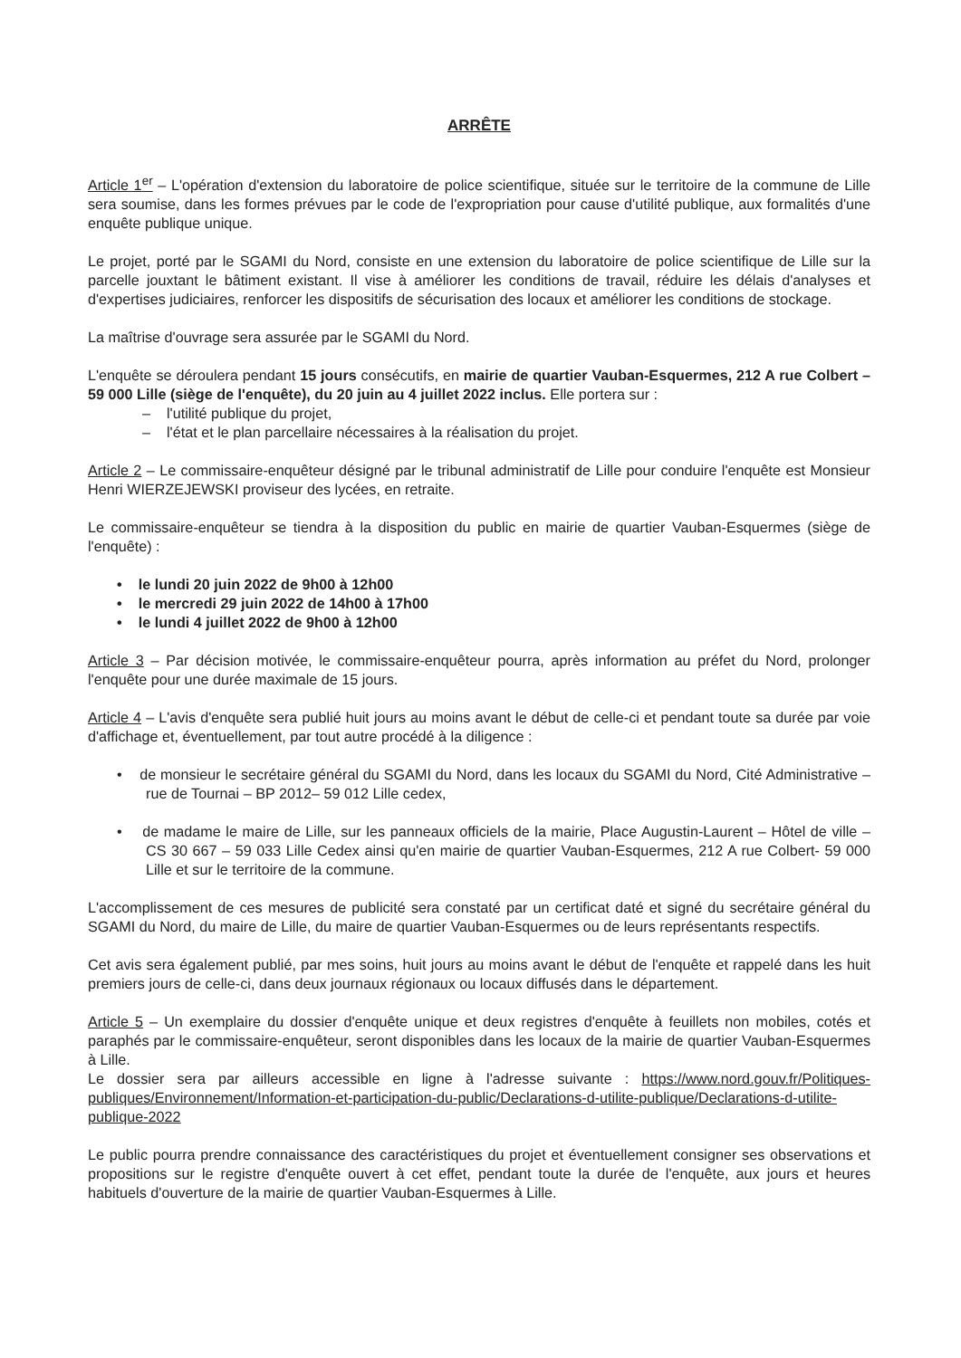ARRÊTE
Article 1<sup>er</sup> – L'opération d'extension du laboratoire de police scientifique, située sur le territoire de la commune de Lille sera soumise, dans les formes prévues par le code de l'expropriation pour cause d'utilité publique, aux formalités d'une enquête publique unique.
Le projet, porté par le SGAMI du Nord, consiste en une extension du laboratoire de police scientifique de Lille sur la parcelle jouxtant le bâtiment existant. Il vise à améliorer les conditions de travail, réduire les délais d'analyses et d'expertises judiciaires, renforcer les dispositifs de sécurisation des locaux et améliorer les conditions de stockage.
La maîtrise d'ouvrage sera assurée par le SGAMI du Nord.
L'enquête se déroulera pendant 15 jours consécutifs, en mairie de quartier Vauban-Esquermes, 212 A rue Colbert – 59 000 Lille (siège de l'enquête), du 20 juin au 4 juillet 2022 inclus. Elle portera sur :
– l'utilité publique du projet,
– l'état et le plan parcellaire nécessaires à la réalisation du projet.
Article 2 – Le commissaire-enquêteur désigné par le tribunal administratif de Lille pour conduire l'enquête est Monsieur Henri WIERZEJEWSKI proviseur des lycées, en retraite.
Le commissaire-enquêteur se tiendra à la disposition du public en mairie de quartier Vauban-Esquermes (siège de l'enquête) :
• le lundi 20 juin 2022 de 9h00 à 12h00
• le mercredi 29 juin 2022 de 14h00 à 17h00
• le lundi 4 juillet 2022 de 9h00 à 12h00
Article 3 – Par décision motivée, le commissaire-enquêteur pourra, après information au préfet du Nord, prolonger l'enquête pour une durée maximale de 15 jours.
Article 4 – L'avis d'enquête sera publié huit jours au moins avant le début de celle-ci et pendant toute sa durée par voie d'affichage et, éventuellement, par tout autre procédé à la diligence :
• de monsieur le secrétaire général du SGAMI du Nord, dans les locaux du SGAMI du Nord, Cité Administrative – rue de Tournai – BP 2012– 59 012 Lille cedex,
• de madame le maire de Lille, sur les panneaux officiels de la mairie, Place Augustin-Laurent – Hôtel de ville – CS 30 667 – 59 033 Lille Cedex ainsi qu'en mairie de quartier Vauban-Esquermes, 212 A rue Colbert- 59 000 Lille et sur le territoire de la commune.
L'accomplissement de ces mesures de publicité sera constaté par un certificat daté et signé du secrétaire général du SGAMI du Nord, du maire de Lille, du maire de quartier Vauban-Esquermes ou de leurs représentants respectifs.
Cet avis sera également publié, par mes soins, huit jours au moins avant le début de l'enquête et rappelé dans les huit premiers jours de celle-ci, dans deux journaux régionaux ou locaux diffusés dans le département.
Article 5 – Un exemplaire du dossier d'enquête unique et deux registres d'enquête à feuillets non mobiles, cotés et paraphés par le commissaire-enquêteur, seront disponibles dans les locaux de la mairie de quartier Vauban-Esquermes à Lille.
Le dossier sera par ailleurs accessible en ligne à l'adresse suivante : https://www.nord.gouv.fr/Politiques-publiques/Environnement/Information-et-participation-du-public/Declarations-d-utilite-publique/Declarations-d-utilite-publique-2022
Le public pourra prendre connaissance des caractéristiques du projet et éventuellement consigner ses observations et propositions sur le registre d'enquête ouvert à cet effet, pendant toute la durée de l'enquête, aux jours et heures habituels d'ouverture de la mairie de quartier Vauban-Esquermes à Lille.